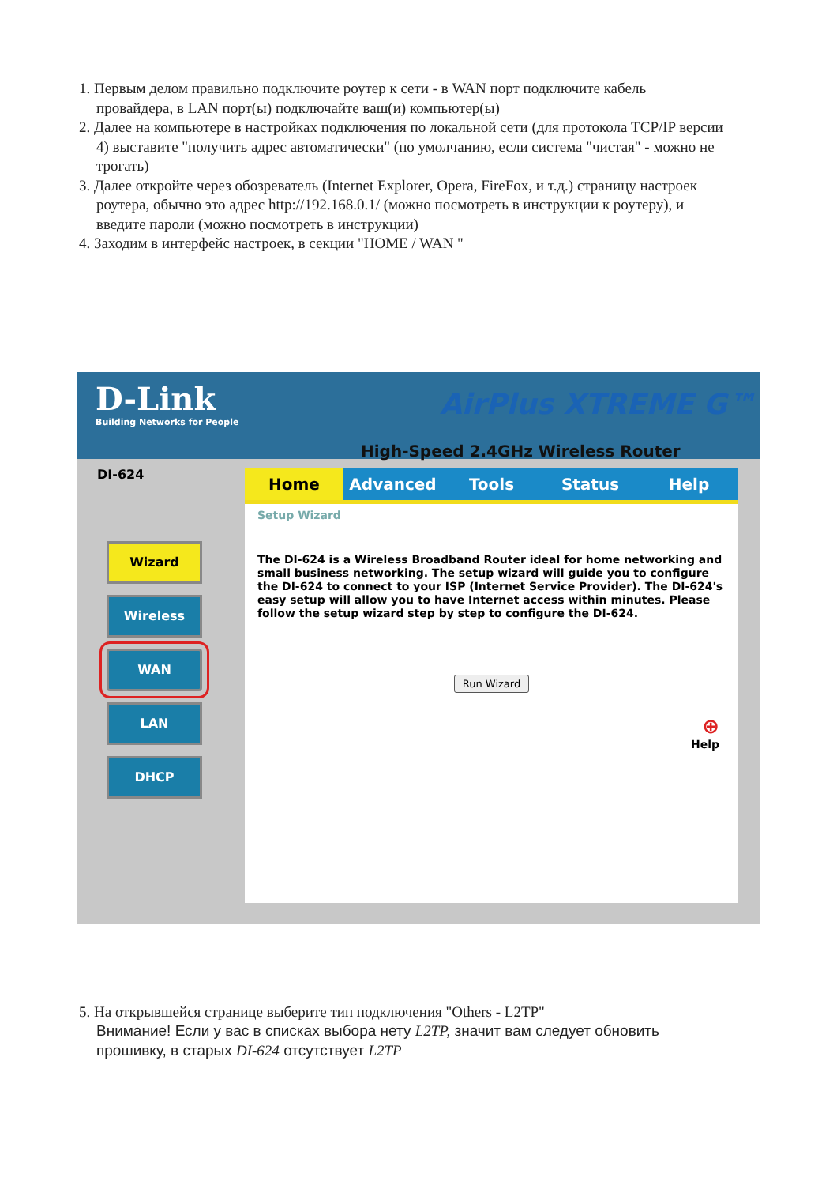1. Первым делом правильно подключите роутер к сети - в WAN порт подключите кабель провайдера, в LAN порт(ы) подключайте ваш(и) компьютер(ы)
2. Далее на компьютере в настройках подключения по локальной сети (для протокола TCP/IP версии 4) выставите "получить адрес автоматически" (по умолчанию, если система "чистая" - можно не трогать)
3. Далее откройте через обозреватель (Internet Explorer, Opera, FireFox, и т.д.) страницу настроек роутера, обычно это адрес http://192.168.0.1/ (можно посмотреть в инструкции к роутеру), и введите пароли (можно посмотреть в инструкции)
4. Заходим в интерфейс настроек, в секции "HOME / WAN "
D-Link
Building Networks for People
AirPlus XTREME G™
High-Speed 2.4GHz Wireless Router
DI-624
Wizard
Wireless
WAN
LAN
DHCP
Home Advanced Tools Status Help
Setup Wizard
The DI-624 is a Wireless Broadband Router ideal for home networking and small business networking. The setup wizard will guide you to configure the DI-624 to connect to your ISP (Internet Service Provider). The DI-624's easy setup will allow you to have Internet access within minutes. Please follow the setup wizard step by step to configure the DI-624.
Run Wizard
⊕
Help
5. На открывшейся странице выберите тип подключения "Others - L2TP"
Внимание! Если у вас в списках выбора нету L2TP, значит вам следует обновить прошивку, в старых DI-624 отсутствует L2TP